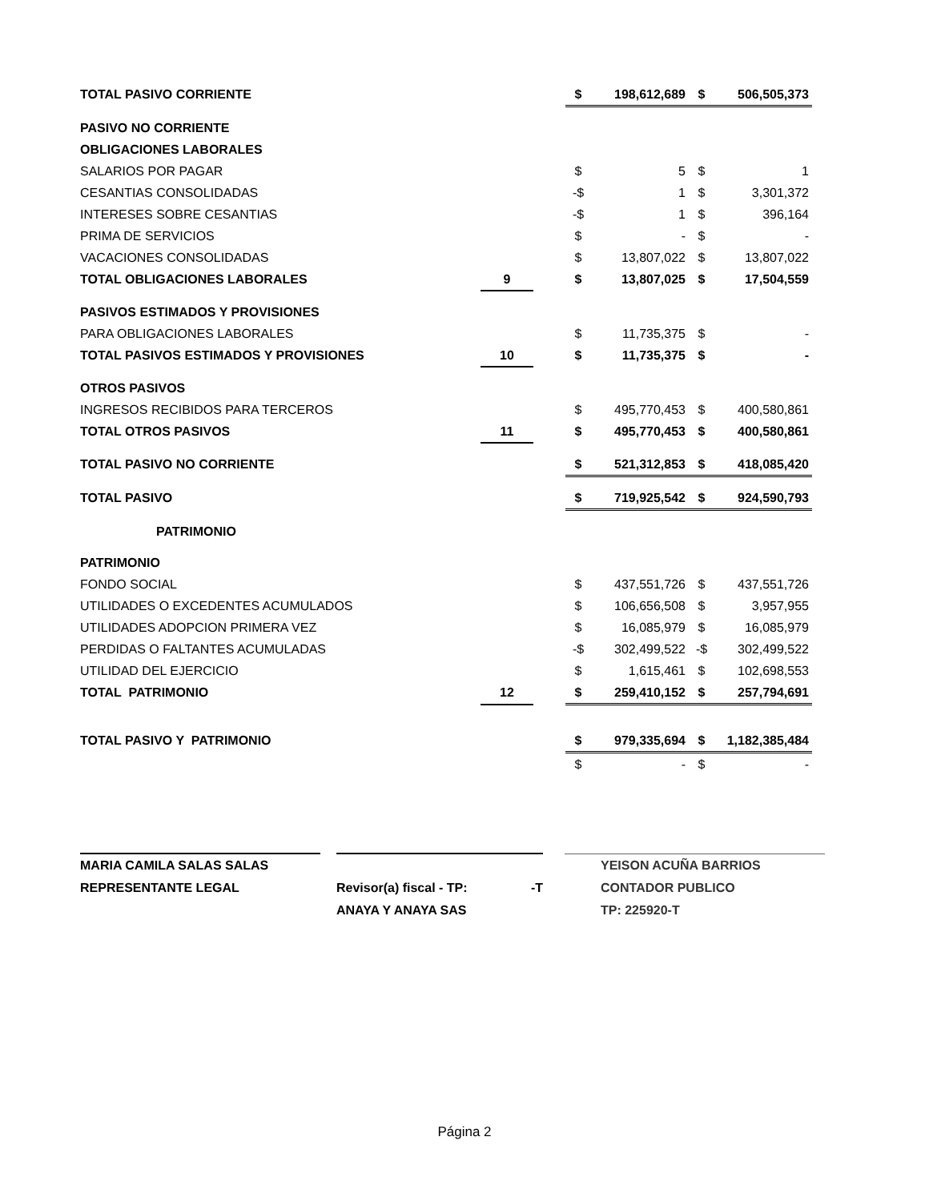| TOTAL PASIVO CORRIENTE | | | $ | 198,612,689 | $ | 506,505,373 |
| PASIVO NO CORRIENTE | | | | | | |
| OBLIGACIONES LABORALES | | | | | | |
| SALARIOS POR PAGAR | | | $ | 5 | $ | 1 |
| CESANTIAS CONSOLIDADAS | | | -$ | 1 | $ | 3,301,372 |
| INTERESES SOBRE CESANTIAS | | | -$ | 1 | $ | 396,164 |
| PRIMA DE SERVICIOS | | | $ | - | $ | - |
| VACACIONES CONSOLIDADAS | | | $ | 13,807,022 | $ | 13,807,022 |
| TOTAL OBLIGACIONES LABORALES | 9 | | $ | 13,807,025 | $ | 17,504,559 |
| PASIVOS ESTIMADOS Y PROVISIONES | | | | | | |
| PARA OBLIGACIONES LABORALES | | | $ | 11,735,375 | $ | - |
| TOTAL PASIVOS ESTIMADOS Y PROVISIONES | 10 | | $ | 11,735,375 | $ | - |
| OTROS PASIVOS | | | | | | |
| INGRESOS RECIBIDOS PARA TERCEROS | | | $ | 495,770,453 | $ | 400,580,861 |
| TOTAL OTROS PASIVOS | 11 | | $ | 495,770,453 | $ | 400,580,861 |
| TOTAL PASIVO NO CORRIENTE | | | $ | 521,312,853 | $ | 418,085,420 |
| TOTAL PASIVO | | | $ | 719,925,542 | $ | 924,590,793 |
| PATRIMONIO | | | | | | |
| PATRIMONIO | | | | | | |
| FONDO SOCIAL | | | $ | 437,551,726 | $ | 437,551,726 |
| UTILIDADES O EXCEDENTES ACUMULADOS | | | $ | 106,656,508 | $ | 3,957,955 |
| UTILIDADES ADOPCION PRIMERA VEZ | | | $ | 16,085,979 | $ | 16,085,979 |
| PERDIDAS O FALTANTES ACUMULADAS | | | -$ | 302,499,522 | -$ | 302,499,522 |
| UTILIDAD DEL EJERCICIO | | | $ | 1,615,461 | $ | 102,698,553 |
| TOTAL PATRIMONIO | 12 | | $ | 259,410,152 | $ | 257,794,691 |
| TOTAL PASIVO Y PATRIMONIO | | | $ | 979,335,694 | $ | 1,182,385,484 |
| | | | $ | - | $ | - |
MARIA CAMILA SALAS SALAS
REPRESENTANTE LEGAL
Revisor(a) fiscal - TP: -T
ANAYA Y ANAYA SAS
YEISON ACUÑA BARRIOS
CONTADOR PUBLICO
TP: 225920-T
Página 2